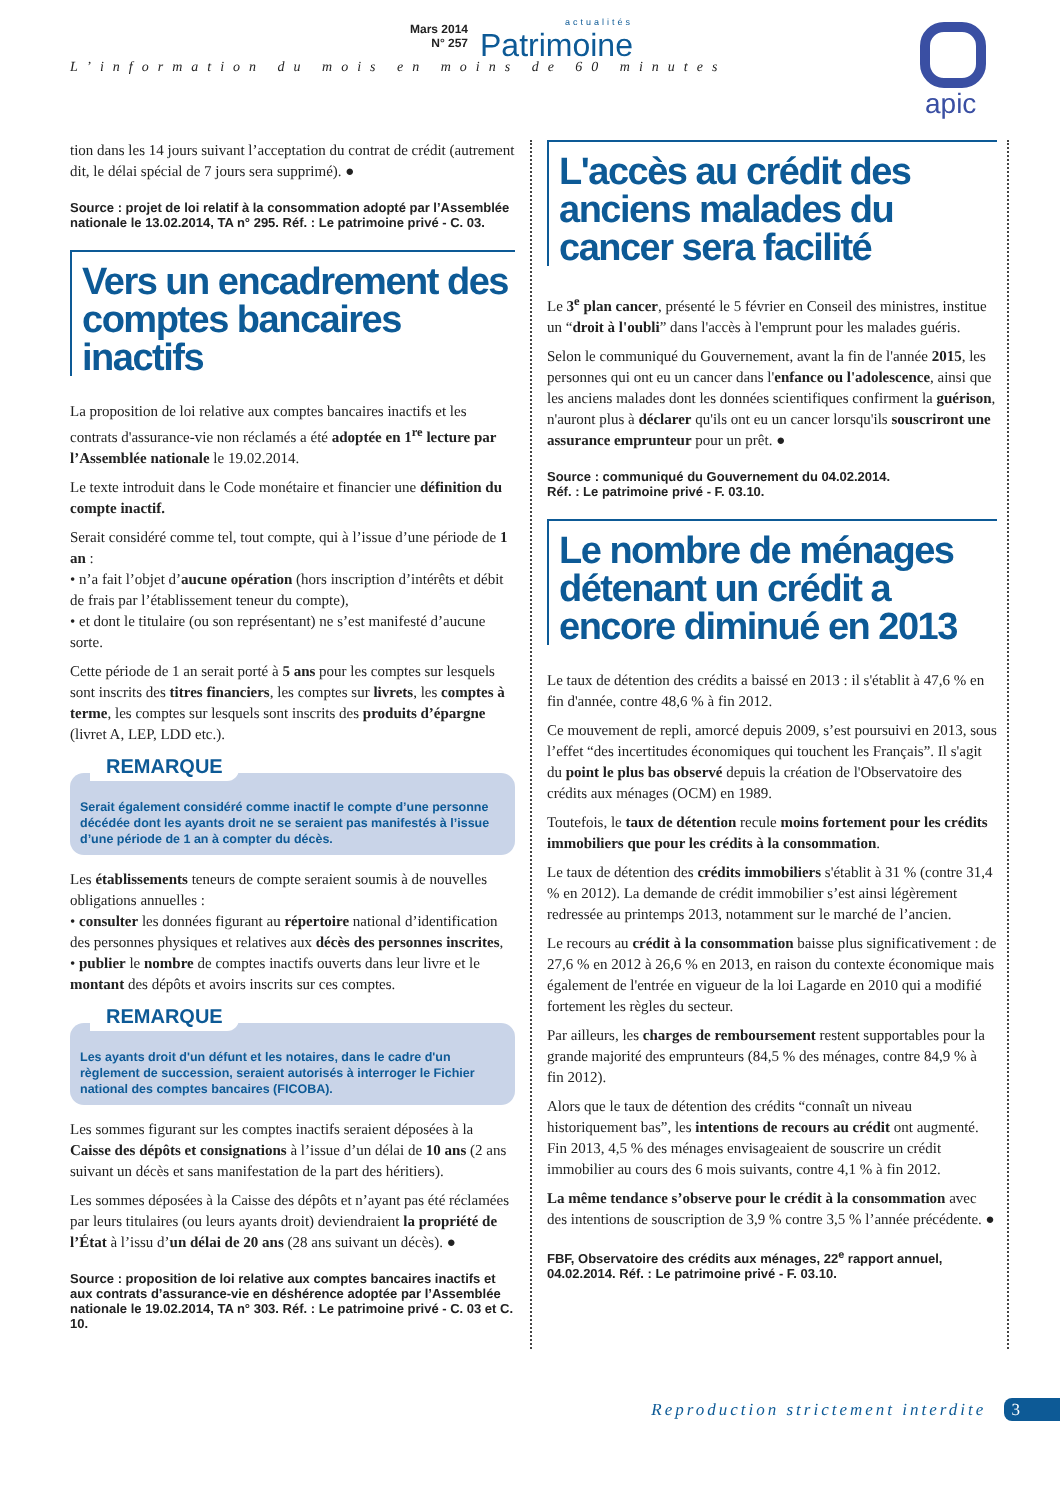Mars 2014
N° 257
actualités
Patrimoine
L’information du mois en moins de 60 minutes
apic
tion dans les 14 jours suivant l’acceptation du contrat de crédit (autrement dit, le délai spécial de 7 jours sera supprimé). ●
Source : projet de loi relatif à la consommation adopté par l’Assemblée nationale le 13.02.2014, TA n° 295. Réf. : Le patrimoine privé - C. 03.
Vers un encadrement des comptes bancaires inactifs
La proposition de loi relative aux comptes bancaires inactifs et les contrats d'assurance-vie non réclamés a été adoptée en 1<sup>re</sup> lecture par l’Assemblée nationale le 19.02.2014.
Le texte introduit dans le Code monétaire et financier une définition du compte inactif.
Serait considéré comme tel, tout compte, qui à l’issue d’une période de 1 an :
• n’a fait l’objet d’aucune opération (hors inscription d’intérêts et débit de frais par l’établissement teneur du compte),
• et dont le titulaire (ou son représentant) ne s’est manifesté d’aucune sorte.
Cette période de 1 an serait porté à 5 ans pour les comptes sur lesquels sont inscrits des titres financiers, les comptes sur livrets, les comptes à terme, les comptes sur lesquels sont inscrits des produits d’épargne (livret A, LEP, LDD etc.).
REMARQUE
Serait également considéré comme inactif le compte d’une personne décédée dont les ayants droit ne se seraient pas manifestés à l’issue d’une période de 1 an à compter du décès.
Les établissements teneurs de compte seraient soumis à de nouvelles obligations annuelles :
• consulter les données figurant au répertoire national d’identification des personnes physiques et relatives aux décès des personnes inscrites,
• publier le nombre de comptes inactifs ouverts dans leur livre et le montant des dépôts et avoirs inscrits sur ces comptes.
REMARQUE
Les ayants droit d'un défunt et les notaires, dans le cadre d'un règlement de succession, seraient autorisés à interroger le Fichier national des comptes bancaires (FICOBA).
Les sommes figurant sur les comptes inactifs seraient déposées à la Caisse des dépôts et consignations à l’issue d’un délai de 10 ans (2 ans suivant un décès et sans manifestation de la part des héritiers).
Les sommes déposées à la Caisse des dépôts et n’ayant pas été réclamées par leurs titulaires (ou leurs ayants droit) deviendraient la propriété de l’État à l’issu d’un délai de 20 ans (28 ans suivant un décès). ●
Source : proposition de loi relative aux comptes bancaires inactifs et aux contrats d’assurance-vie en déshérence adoptée par l’Assemblée nationale le 19.02.2014, TA n° 303. Réf. : Le patrimoine privé - C. 03 et C. 10.
L'accès au crédit des anciens malades du cancer sera facilité
Le 3<sup>e</sup> plan cancer, présenté le 5 février en Conseil des ministres, institue un “droit à l'oubli” dans l'accès à l'emprunt pour les malades guéris.
Selon le communiqué du Gouvernement, avant la fin de l'année 2015, les personnes qui ont eu un cancer dans l'enfance ou l'adolescence, ainsi que les anciens malades dont les données scientifiques confirment la guérison, n'auront plus à déclarer qu'ils ont eu un cancer lorsqu'ils souscriront une assurance emprunteur pour un prêt. ●
Source : communiqué du Gouvernement du 04.02.2014.
Réf. : Le patrimoine privé - F. 03.10.
Le nombre de ménages détenant un crédit a encore diminué en 2013
Le taux de détention des crédits a baissé en 2013 : il s'établit à 47,6 % en fin d'année, contre 48,6 % à fin 2012.
Ce mouvement de repli, amorcé depuis 2009, s’est poursuivi en 2013, sous l’effet “des incertitudes économiques qui touchent les Français”. Il s'agit du point le plus bas observé depuis la création de l'Observatoire des crédits aux ménages (OCM) en 1989.
Toutefois, le taux de détention recule moins fortement pour les crédits immobiliers que pour les crédits à la consommation.
Le taux de détention des crédits immobiliers s'établit à 31 % (contre 31,4 % en 2012). La demande de crédit immobilier s’est ainsi légèrement redressée au printemps 2013, notamment sur le marché de l’ancien.
Le recours au crédit à la consommation baisse plus significativement : de 27,6 % en 2012 à 26,6 % en 2013, en raison du contexte économique mais également de l'entrée en vigueur de la loi Lagarde en 2010 qui a modifié fortement les règles du secteur.
Par ailleurs, les charges de remboursement restent supportables pour la grande majorité des emprunteurs (84,5 % des ménages, contre 84,9 % à fin 2012).
Alors que le taux de détention des crédits “connaît un niveau historiquement bas”, les intentions de recours au crédit ont augmenté. Fin 2013, 4,5 % des ménages envisageaient de souscrire un crédit immobilier au cours des 6 mois suivants, contre 4,1 % à fin 2012.
La même tendance s’observe pour le crédit à la consommation avec des intentions de souscription de 3,9 % contre 3,5 % l’année précédente. ●
FBF, Observatoire des crédits aux ménages, 22<sup>e</sup> rapport annuel, 04.02.2014. Réf. : Le patrimoine privé - F. 03.10.
Reproduction strictement interdite 3